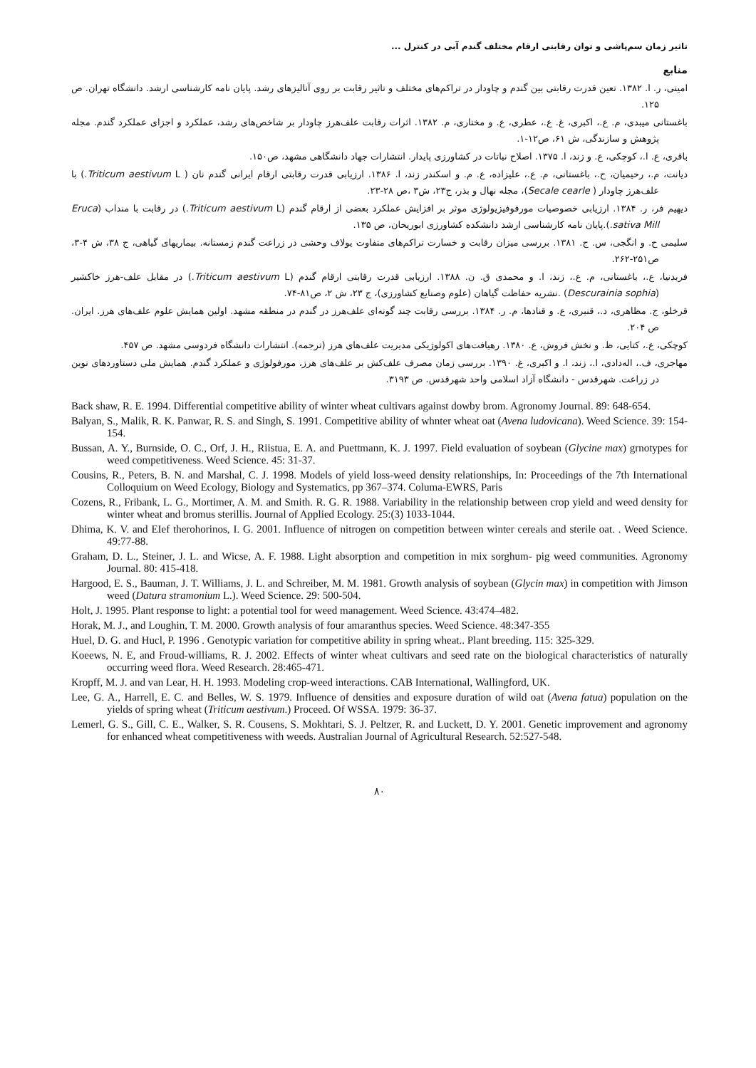تاثیر زمان سم‌پاشی و توان رقابتی ارقام مختلف گندم آبی در کنترل ...
منابع
امینی، ر. ا. ۱۳۸۲. تعین قدرت رقابتی بین گندم و چاودار در تراکم‌های مختلف و تاثیر رقابت بر روی آنالیزهای رشد. پایان نامه کارشناسی ارشد. دانشگاه تهران. ص ۱۲۵.
باغستانی میبدی، م. ع.، اکبری، غ. ع.، عطری، ع. و مختاری، م. ۱۳۸۲. اثرات رقابت علف‌هرز چاودار بر شاخص‌های رشد، عملکرد و اجزای عملکرد گندم. مجله پژوهش و سازندگی، ش ۶۱، ص۱۲-۱.
باقری، ع. ا.، کوچکی، ع. و زند، ا. ۱۳۷۵. اصلاح نباتات در کشاورزی پایدار. انتشارات جهاد دانشگاهی مشهد، ص۱۵۰.
دیانت، م.، رحیمیان، ح.، باغستانی، م. ع.، علیزاده، ع. م. و اسکندر زند، ا. ۱۳۸۶. ارزیابی قدرت رقابتی ارقام ایرانی گندم نان ( Triticum aestivum L.) با علف‌هرز چاودار ( Secale cearle)، مجله نهال و بذر، ج۲۳، ش۳ ،ص ۲۸-۲۳.
دیهیم فر، ر. ۱۳۸۴. ارزیابی خصوصیات مورفوفیزیولوژی موثر بر افزایش عملکرد بعضی از ارقام گندم (Triticum aestivum L.) در رقابت با منداب (Eruca sativa Mill.).پایان نامه کارشناسی ارشد دانشکده کشاورزی ابوریحان، ص ۱۳۵.
سلیمی ح. و انگجی، س. ج. ۱۳۸۱. بررسی میزان رقابت و خسارت تراکم‌های متفاوت یولاف وحشی در زراعت گندم زمستانه. بیماریهای گیاهی، ج ۳۸، ش ۴-۳، ص۲۵۱-۲۶۲.
فربدنیا، ع.، باغستانی، م. ع.، زند، ا. و محمدی ق. ن. ۱۳۸۸. ارزیابی قدرت رقابتی ارقام گندم (Triticum aestivum L.) در مقابل علف-هرز خاکشیر (Descurainia sophia) .نشریه حفاظت گیاهان (علوم وصنایع کشاورزی)، ج ۲۳، ش ۲، ص۸۱-۷۴.
قرخلو، ج. مظاهری، د.، قنبری، ع. و قنادها، م. ر. ۱۳۸۴. بررسی رقابت چند گونه‌ای علف‌هرز در گندم در منطقه مشهد. اولین همایش علوم علف‌های هرز. ایران. ص ۲۰۴.
کوچکی، ع.، کتایی، ظ. و نخش فروش، ع. ۱۳۸۰. رهیافت‌های اکولوژیکی مدیریت علف‌های هرز (ترجمه). انتشارات دانشگاه فردوسی مشهد. ص ۴۵۷.
مهاجری، ف.، اله‌دادی، ا.، زند، ا. و اکبری، غ. ۱۳۹۰. بررسی زمان مصرف علف‌کش بر علف‌های هرز، مورفولوژی و عملکرد گندم. همایش ملی دستاوردهای نوین در زراعت. شهرقدس - دانشگاه آزاد اسلامی واحد شهرقدس. ص ۳۱۹۳.
Back shaw, R. E. 1994. Differential competitive ability of winter wheat cultivars against dowby brom. Agronomy Journal. 89: 648-654.
Balyan, S., Malik, R. K. Panwar, R. S. and Singh, S. 1991. Competitive ability of whnter wheat oat (Avena ludovicana). Weed Science. 39: 154-154.
Bussan, A. Y., Burnside, O. C., Orf, J. H., Riistua, E. A. and Puettmann, K. J. 1997. Field evaluation of soybean (Glycine max) grnotypes for weed competitiveness. Weed Science. 45: 31-37.
Cousins, R., Peters, B. N. and Marshal, C. J. 1998. Models of yield loss-weed density relationships, In: Proceedings of the 7th International Colloquium on Weed Ecology, Biology and Systematics, pp 367–374. Columa-EWRS, Paris
Cozens, R., Fribank, L. G., Mortimer, A. M. and Smith. R. G. R. 1988. Variability in the relationship between crop yield and weed density for winter wheat and bromus sterillis. Journal of Applied Ecology. 25:(3) 1033-1044.
Dhima, K. V. and EIef therohorinos, I. G. 2001. Influence of nitrogen on competition between winter cereals and sterile oat. . Weed Science. 49:77-88.
Graham, D. L., Steiner, J. L. and Wicse, A. F. 1988. Light absorption and competition in mix sorghum- pig weed communities. Agronomy Journal. 80: 415-418.
Hargood, E. S., Bauman, J. T. Williams, J. L. and Schreiber, M. M. 1981. Growth analysis of soybean (Glycin max) in competition with Jimson weed (Datura stramonium L.). Weed Science. 29: 500-504.
Holt, J. 1995. Plant response to light: a potential tool for weed management. Weed Science. 43:474–482.
Horak, M. J., and Loughin, T. M. 2000. Growth analysis of four amaranthus species. Weed Science. 48:347-355
Huel, D. G. and Hucl, P. 1996 . Genotypic variation for competitive ability in spring wheat.. Plant breeding. 115: 325-329.
Koeews, N. E, and Froud-williams, R. J. 2002. Effects of winter wheat cultivars and seed rate on the biological characteristics of naturally occurring weed flora. Weed Research. 28:465-471.
Kropff, M. J. and van Lear, H. H. 1993. Modeling crop-weed interactions. CAB International, Wallingford, UK.
Lee, G. A., Harrell, E. C. and Belles, W. S. 1979. Influence of densities and exposure duration of wild oat (Avena fatua) population on the yields of spring wheat (Triticum aestivum.) Proceed. Of WSSA. 1979: 36-37.
Lemerl, G. S., Gill, C. E., Walker, S. R. Cousens, S. Mokhtari, S. J. Peltzer, R. and Luckett, D. Y. 2001. Genetic improvement and agronomy for enhanced wheat competitiveness with weeds. Australian Journal of Agricultural Research. 52:527-548.
۸۰